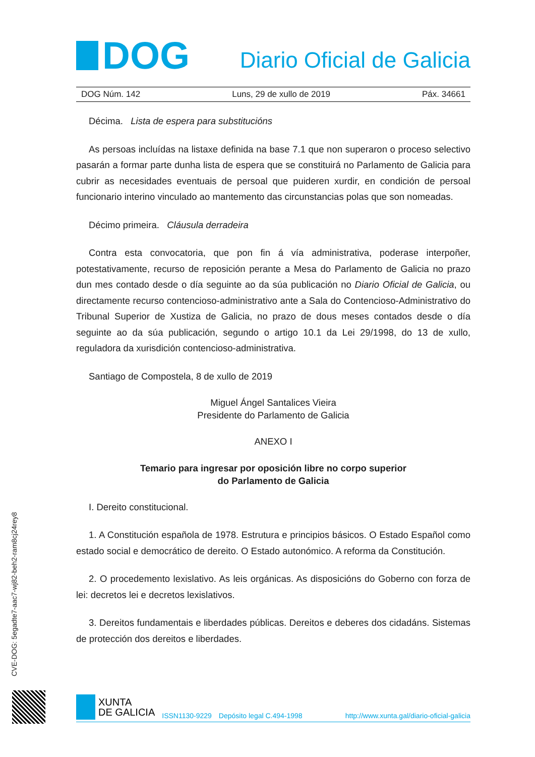DOG
Diario Oficial de Galicia
DOG Núm. 142 Luns, 29 de xullo de 2019 Páx. 34661
Décima. Lista de espera para substitucións
As persoas incluídas na listaxe definida na base 7.1 que non superaron o proceso selectivo pasarán a formar parte dunha lista de espera que se constituirá no Parlamento de Galicia para cubrir as necesidades eventuais de persoal que puideren xurdir, en condición de persoal funcionario interino vinculado ao mantemento das circunstancias polas que son nomeadas.
Décimo primeira. Cláusula derradeira
Contra esta convocatoria, que pon fin á vía administrativa, poderase interpoñer, potestativamente, recurso de reposición perante a Mesa do Parlamento de Galicia no prazo dun mes contado desde o día seguinte ao da súa publicación no Diario Oficial de Galicia, ou directamente recurso contencioso-administrativo ante a Sala do Contencioso-Administrativo do Tribunal Superior de Xustiza de Galicia, no prazo de dous meses contados desde o día seguinte ao da súa publicación, segundo o artigo 10.1 da Lei 29/1998, do 13 de xullo, reguladora da xurisdición contencioso-administrativa.
Santiago de Compostela, 8 de xullo de 2019
Miguel Ángel Santalices Vieira
Presidente do Parlamento de Galicia
ANEXO I
Temario para ingresar por oposición libre no corpo superior
do Parlamento de Galicia
I. Dereito constitucional.
1. A Constitución española de 1978. Estrutura e principios básicos. O Estado Español como estado social e democrático de dereito. O Estado autonómico. A reforma da Constitución.
2. O procedemento lexislativo. As leis orgánicas. As disposicións do Goberno con forza de lei: decretos lei e decretos lexislativos.
3. Dereitos fundamentais e liberdades públicas. Dereitos e deberes dos cidadáns. Sistemas de protección dos dereitos e liberdades.
CVE-DOG: 5egadte7-aac7-wj82-beh2-ram8cj24rey8
XUNTA
DE GALICIA
ISSN1130-9229 Depósito legal C.494-1998 http://www.xunta.gal/diario-oficial-galicia